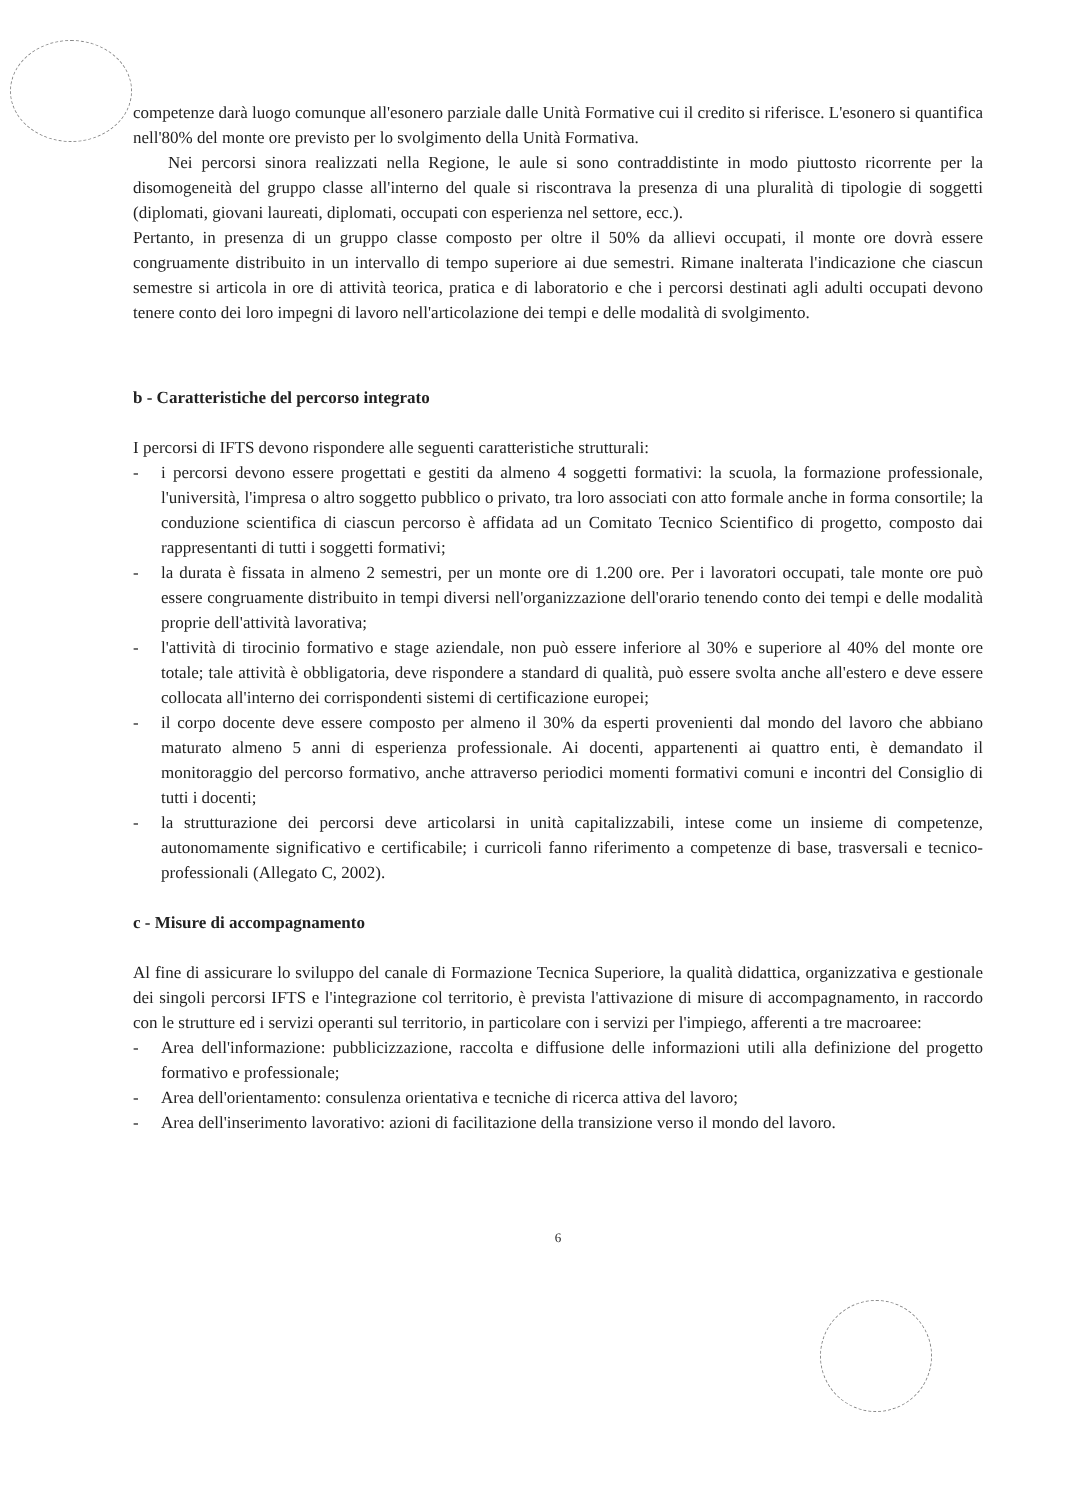competenze darà luogo comunque all'esonero parziale dalle Unità Formative cui il credito si riferisce. L'esonero si quantifica nell'80% del monte ore previsto per lo svolgimento della Unità Formativa.
Nei percorsi sinora realizzati nella Regione, le aule si sono contraddistinte in modo piuttosto ricorrente per la disomogeneità del gruppo classe all'interno del quale si riscontrava la presenza di una pluralità di tipologie di soggetti (diplomati, giovani laureati, diplomati, occupati con esperienza nel settore, ecc.).
Pertanto, in presenza di un gruppo classe composto per oltre il 50% da allievi occupati, il monte ore dovrà essere congruamente distribuito in un intervallo di tempo superiore ai due semestri. Rimane inalterata l'indicazione che ciascun semestre si articola in ore di attività teorica, pratica e di laboratorio e che i percorsi destinati agli adulti occupati devono tenere conto dei loro impegni di lavoro nell'articolazione dei tempi e delle modalità di svolgimento.
b - Caratteristiche del percorso integrato
I percorsi di IFTS devono rispondere alle seguenti caratteristiche strutturali:
- i percorsi devono essere progettati e gestiti da almeno 4 soggetti formativi: la scuola, la formazione professionale, l'università, l'impresa o altro soggetto pubblico o privato, tra loro associati con atto formale anche in forma consortile; la conduzione scientifica di ciascun percorso è affidata ad un Comitato Tecnico Scientifico di progetto, composto dai rappresentanti di tutti i soggetti formativi;
- la durata è fissata in almeno 2 semestri, per un monte ore di 1.200 ore. Per i lavoratori occupati, tale monte ore può essere congruamente distribuito in tempi diversi nell'organizzazione dell'orario tenendo conto dei tempi e delle modalità proprie dell'attività lavorativa;
- l'attività di tirocinio formativo e stage aziendale, non può essere inferiore al 30% e superiore al 40% del monte ore totale; tale attività è obbligatoria, deve rispondere a standard di qualità, può essere svolta anche all'estero e deve essere collocata all'interno dei corrispondenti sistemi di certificazione europei;
- il corpo docente deve essere composto per almeno il 30% da esperti provenienti dal mondo del lavoro che abbiano maturato almeno 5 anni di esperienza professionale. Ai docenti, appartenenti ai quattro enti, è demandato il monitoraggio del percorso formativo, anche attraverso periodici momenti formativi comuni e incontri del Consiglio di tutti i docenti;
- la strutturazione dei percorsi deve articolarsi in unità capitalizzabili, intese come un insieme di competenze, autonomamente significativo e certificabile; i curricoli fanno riferimento a competenze di base, trasversali e tecnico-professionali (Allegato C, 2002).
c - Misure di accompagnamento
Al fine di assicurare lo sviluppo del canale di Formazione Tecnica Superiore, la qualità didattica, organizzativa e gestionale dei singoli percorsi IFTS e l'integrazione col territorio, è prevista l'attivazione di misure di accompagnamento, in raccordo con le strutture ed i servizi operanti sul territorio, in particolare con i servizi per l'impiego, afferenti a tre macroaree:
- Area dell'informazione: pubblicizzazione, raccolta e diffusione delle informazioni utili alla definizione del progetto formativo e professionale;
- Area dell'orientamento: consulenza orientativa e tecniche di ricerca attiva del lavoro;
- Area dell'inserimento lavorativo: azioni di facilitazione della transizione verso il mondo del lavoro.
6